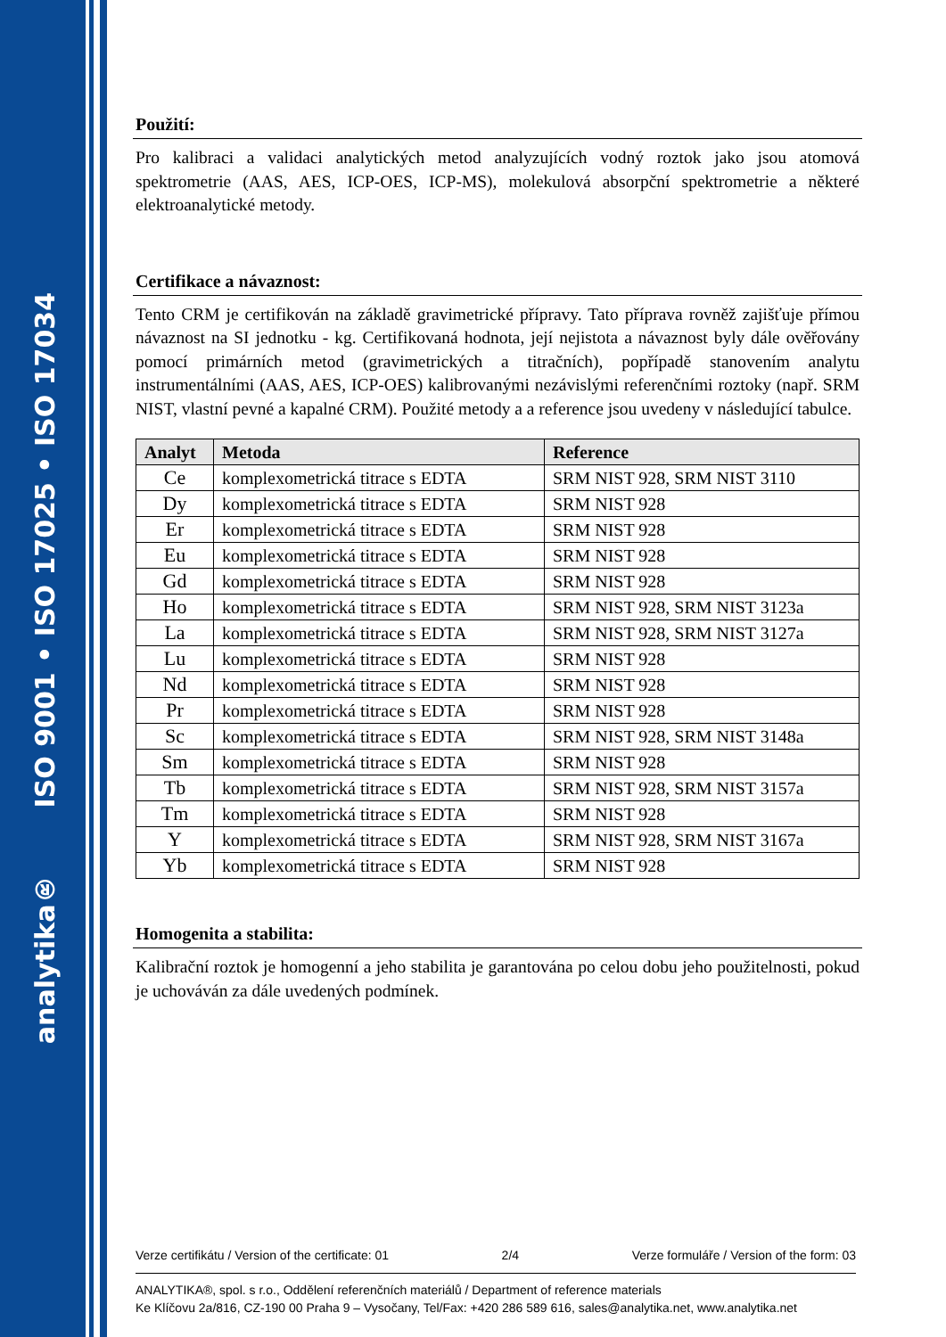analytika® ISO 9001 • ISO 17025 • ISO 17034
Použití:
Pro kalibraci a validaci analytických metod analyzujících vodný roztok jako jsou atomová spektrometrie (AAS, AES, ICP-OES, ICP-MS), molekulová absorpční spektrometrie a některé elektroanalytické metody.
Certifikace a návaznost:
Tento CRM je certifikován na základě gravimetrické přípravy. Tato příprava rovněž zajišťuje přímou návaznost na SI jednotku - kg. Certifikovaná hodnota, její nejistota a návaznost byly dále ověřovány pomocí primárních metod (gravimetrických a titračních), popřípadě stanovením analytu instrumentálními (AAS, AES, ICP-OES) kalibrovanými nezávislými referenčními roztoky (např. SRM NIST, vlastní pevné a kapalné CRM). Použité metody a a reference jsou uvedeny v následující tabulce.
| Analyt | Metoda | Reference |
| --- | --- | --- |
| Ce | komplexometrická titrace s EDTA | SRM NIST 928, SRM NIST 3110 |
| Dy | komplexometrická titrace s EDTA | SRM NIST 928 |
| Er | komplexometrická titrace s EDTA | SRM NIST 928 |
| Eu | komplexometrická titrace s EDTA | SRM NIST 928 |
| Gd | komplexometrická titrace s EDTA | SRM NIST 928 |
| Ho | komplexometrická titrace s EDTA | SRM NIST 928, SRM NIST 3123a |
| La | komplexometrická titrace s EDTA | SRM NIST 928, SRM NIST 3127a |
| Lu | komplexometrická titrace s EDTA | SRM NIST 928 |
| Nd | komplexometrická titrace s EDTA | SRM NIST 928 |
| Pr | komplexometrická titrace s EDTA | SRM NIST 928 |
| Sc | komplexometrická titrace s EDTA | SRM NIST 928, SRM NIST 3148a |
| Sm | komplexometrická titrace s EDTA | SRM NIST 928 |
| Tb | komplexometrická titrace s EDTA | SRM NIST 928, SRM NIST 3157a |
| Tm | komplexometrická titrace s EDTA | SRM NIST 928 |
| Y | komplexometrická titrace s EDTA | SRM NIST 928, SRM NIST 3167a |
| Yb | komplexometrická titrace s EDTA | SRM NIST 928 |
Homogenita a stabilita:
Kalibrační roztok je homogenní a jeho stabilita je garantována po celou dobu jeho použitelnosti, pokud je uchováván za dále uvedených podmínek.
Verze certifikátu / Version of the certificate: 01 2/4 Verze formuláře / Version of the form: 03
ANALYTIKA®, spol. s r.o., Oddělení referenčních materiálů / Department of reference materials
Ke Klíčovu 2a/816, CZ-190 00 Praha 9 – Vysočany, Tel/Fax: +420 286 589 616, sales@analytika.net, www.analytika.net